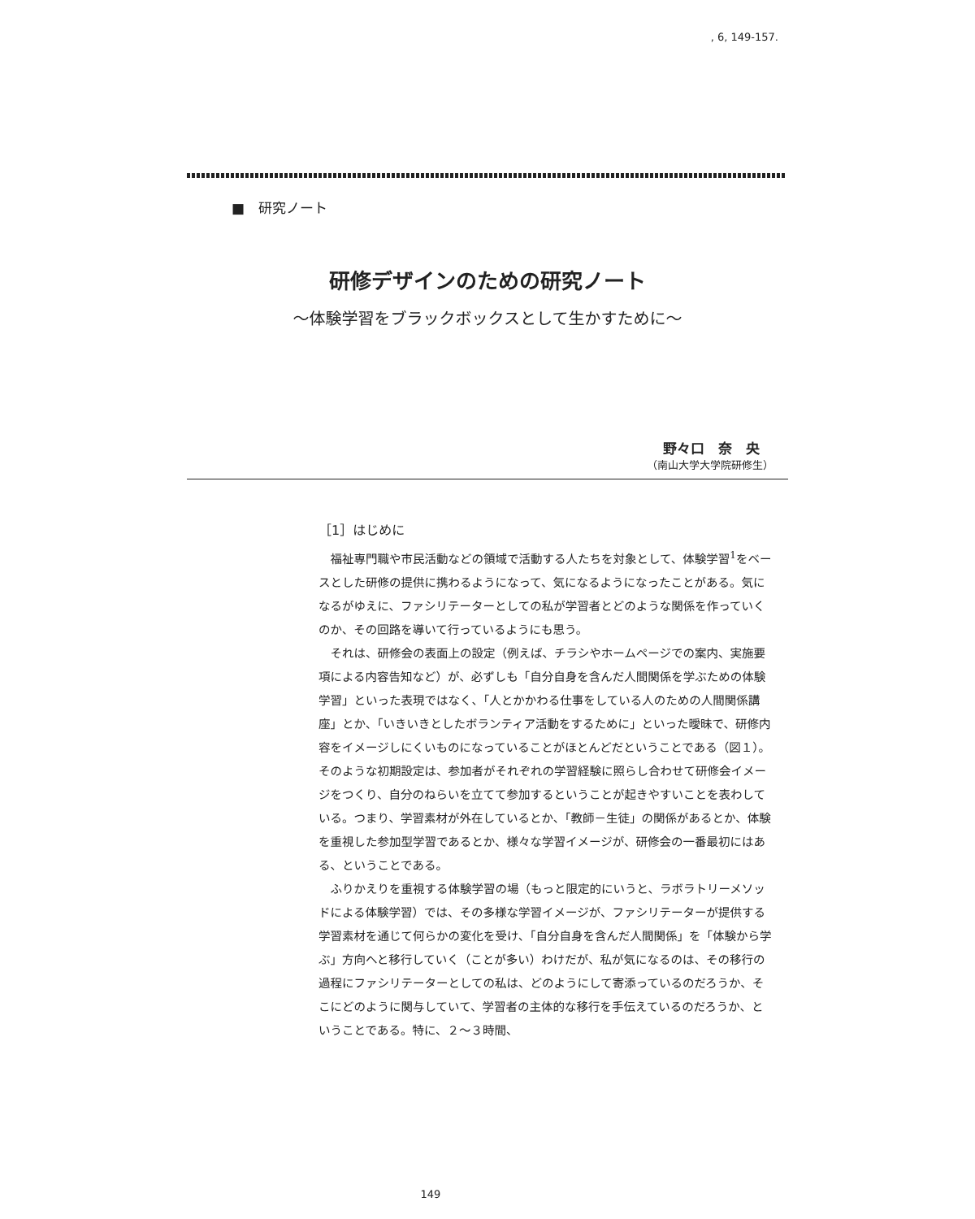, 6, 149-157.
■　研究ノート
研修デザインのための研究ノート
～体験学習をブラックボックスとして生かすために～
野々口　奈　央
（南山大学大学院研修生）
［1］はじめに
福祉専門職や市民活動などの領域で活動する人たちを対象として、体験学習<sup>1</sup>をベースとした研修の提供に携わるようになって、気になるようになったことがある。気になるがゆえに、ファシリテーターとしての私が学習者とどのような関係を作っていくのか、その回路を導いて行っているようにも思う。
それは、研修会の表面上の設定（例えば、チラシやホームページでの案内、実施要項による内容告知など）が、必ずしも「自分自身を含んだ人間関係を学ぶための体験学習」といった表現ではなく、「人とかかわる仕事をしている人のための人間関係講座」とか、「いきいきとしたボランティア活動をするために」といった曖昧で、研修内容をイメージしにくいものになっていることがほとんどだということである（図１）。そのような初期設定は、参加者がそれぞれの学習経験に照らし合わせて研修会イメージをつくり、自分のねらいを立てて参加するということが起きやすいことを表わしている。つまり、学習素材が外在しているとか、「教師－生徒」の関係があるとか、体験を重視した参加型学習であるとか、様々な学習イメージが、研修会の一番最初にはある、ということである。
ふりかえりを重視する体験学習の場（もっと限定的にいうと、ラボラトリーメソッドによる体験学習）では、その多様な学習イメージが、ファシリテーターが提供する学習素材を通じて何らかの変化を受け、「自分自身を含んだ人間関係」を「体験から学ぶ」方向へと移行していく（ことが多い）わけだが、私が気になるのは、その移行の過程にファシリテーターとしての私は、どのようにして寄添っているのだろうか、そこにどのように関与していて、学習者の主体的な移行を手伝えているのだろうか、ということである。特に、２～３時間、
149